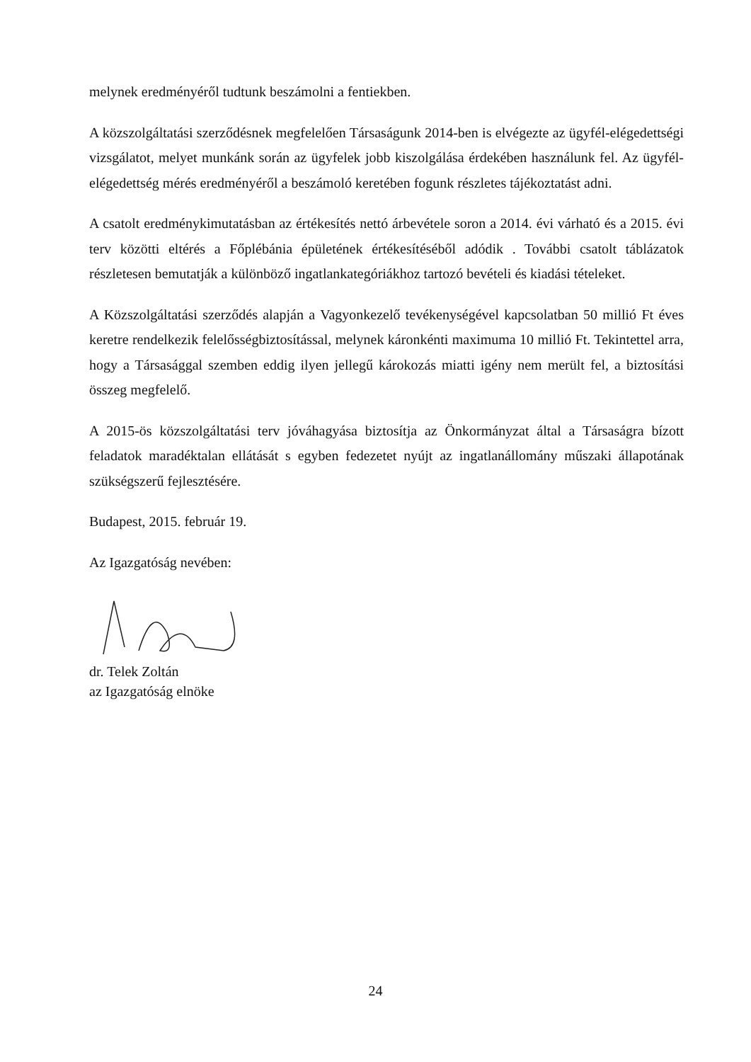melynek eredményéről tudtunk beszámolni a fentiekben.
A közszolgáltatási szerződésnek megfelelően Társaságunk 2014-ben is elvégezte az ügyfél-elégedettségi vizsgálatot, melyet munkánk során az ügyfelek jobb kiszolgálása érdekében használunk fel. Az ügyfél-elégedettség mérés eredményéről a beszámoló keretében fogunk részletes tájékoztatást adni.
A csatolt eredménykimutatásban az értékesítés nettó árbevétele soron a 2014. évi várható és a 2015. évi terv közötti eltérés a Főplébánia épületének értékesítéséből adódik . További csatolt táblázatok részletesen bemutatják a különböző ingatlankategóriákhoz tartozó bevételi és kiadási tételeket.
A Közszolgáltatási szerződés alapján a Vagyonkezelő tevékenységével kapcsolatban 50 millió Ft éves keretre rendelkezik felelősségbiztosítással, melynek káronkénti maximuma 10 millió Ft. Tekintettel arra, hogy a Társasággal szemben eddig ilyen jellegű károkozás miatti igény nem merült fel, a biztosítási összeg megfelelő.
A 2015-ös közszolgáltatási terv jóváhagyása biztosítja az Önkormányzat által a Társaságra bízott feladatok maradéktalan ellátását s egyben fedezetet nyújt az ingatlanállomány műszaki állapotának szükségszerű fejlesztésére.
Budapest, 2015. február 19.
Az Igazgatóság nevében:
dr. Telek Zoltán
az Igazgatóság elnöke
24